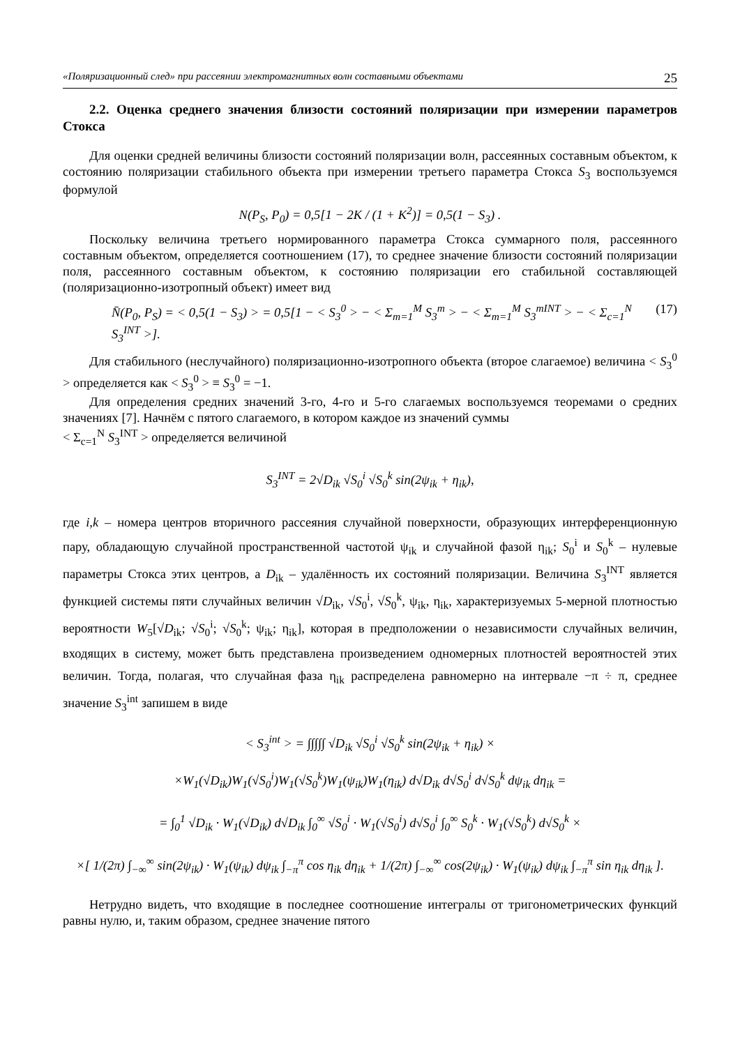«Поляризационный след» при рассеянии электромагнитных волн составными объектами 25
2.2. Оценка среднего значения близости состояний поляризации при измерении параметров Стокса
Для оценки средней величины близости состояний поляризации волн, рассеянных составным объектом, к состоянию поляризации стабильного объекта при измерении третьего параметра Стокса S<sub>3</sub> воспользуемся формулой
N(P<sub>S</sub>, P<sub>0</sub>) = 0,5[1 − 2K / (1 + K<sup>2</sup>)] = 0,5(1 − S<sub>3</sub>) .
Поскольку величина третьего нормированного параметра Стокса суммарного поля, рассеянного составным объектом, определяется соотношением (17), то среднее значение близости состояний поляризации поля, рассеянного составным объектом, к состоянию поляризации его стабильной составляющей (поляризационно-изотропный объект) имеет вид
N̄(P<sub>0</sub>, P<sub>S</sub>) = < 0,5(1 − S<sub>3</sub>) > = 0,5[1 − < S<sub>3</sub><sup>0</sup> > − < Σ<sub>m=1</sub><sup>M</sup> S<sub>3</sub><sup>m</sup> > − < Σ<sub>m=1</sub><sup>M</sup> S<sub>3</sub><sup>mINT</sup> > − < Σ<sub>c=1</sub><sup>N</sup> S<sub>3</sub><sup>INT</sup> >]. (17)
Для стабильного (неслучайного) поляризационно-изотропного объекта (второе слагаемое) величина < S<sub>3</sub><sup>0</sup> > определяется как < S<sub>3</sub><sup>0</sup> > ≡ S<sub>3</sub><sup>0</sup> = −1.
Для определения средних значений 3-го, 4-го и 5-го слагаемых воспользуемся теоремами о средних значениях [7]. Начнём с пятого слагаемого, в котором каждое из значений суммы
< Σ<sub>c=1</sub><sup>N</sup> S<sub>3</sub><sup>INT</sup> > определяется величиной
S<sub>3</sub><sup>INT</sup> = 2√D<sub>ik</sub> √S<sub>0</sub><sup>i</sup> √S<sub>0</sub><sup>k</sup> sin(2ψ<sub>ik</sub> + η<sub>ik</sub>),
где i,k – номера центров вторичного рассеяния случайной поверхности, образующих интерференционную пару, обладающую случайной пространственной частотой ψ<sub>ik</sub> и случайной фазой η<sub>ik</sub>; S<sub>0</sub><sup>i</sup> и S<sub>0</sub><sup>k</sup> – нулевые параметры Стокса этих центров, а D<sub>ik</sub> – удалённость их состояний поляризации. Величина S<sub>3</sub><sup>INT</sup> является функцией системы пяти случайных величин √D<sub>ik</sub>, √S<sub>0</sub><sup>i</sup>, √S<sub>0</sub><sup>k</sup>, ψ<sub>ik</sub>, η<sub>ik</sub>, характеризуемых 5-мерной плотностью вероятности W<sub>5</sub>[√D<sub>ik</sub>; √S<sub>0</sub><sup>i</sup>; √S<sub>0</sub><sup>k</sup>; ψ<sub>ik</sub>; η<sub>ik</sub>], которая в предположении о независимости случайных величин, входящих в систему, может быть представлена произведением одномерных плотностей вероятностей этих величин. Тогда, полагая, что случайная фаза η<sub>ik</sub> распределена равномерно на интервале −π ÷ π, среднее значение S<sub>3</sub><sup>int</sup> запишем в виде
< S<sub>3</sub><sup>int</sup> > = ∫∫∫∫∫ √D<sub>ik</sub> √S<sub>0</sub><sup>i</sup> √S<sub>0</sub><sup>k</sup> sin(2ψ<sub>ik</sub> + η<sub>ik</sub>) ×
×W<sub>1</sub>(√D<sub>ik</sub>)W<sub>1</sub>(√S<sub>0</sub><sup>i</sup>)W<sub>1</sub>(√S<sub>0</sub><sup>k</sup>)W<sub>1</sub>(ψ<sub>ik</sub>)W<sub>1</sub>(η<sub>ik</sub>) d√D<sub>ik</sub> d√S<sub>0</sub><sup>i</sup> d√S<sub>0</sub><sup>k</sup> dψ<sub>ik</sub> dη<sub>ik</sub> =
= ∫<sub>0</sub><sup>1</sup> √D<sub>ik</sub> · W<sub>1</sub>(√D<sub>ik</sub>) d√D<sub>ik</sub> ∫<sub>0</sub><sup>∞</sup> √S<sub>0</sub><sup>i</sup> · W<sub>1</sub>(√S<sub>0</sub><sup>i</sup>) d√S<sub>0</sub><sup>i</sup> ∫<sub>0</sub><sup>∞</sup> S<sub>0</sub><sup>k</sup> · W<sub>1</sub>(√S<sub>0</sub><sup>k</sup>) d√S<sub>0</sub><sup>k</sup> ×
×[ 1/(2π) ∫<sub>−∞</sub><sup>∞</sup> sin(2ψ<sub>ik</sub>) · W<sub>1</sub>(ψ<sub>ik</sub>) dψ<sub>ik</sub> ∫<sub>−π</sub><sup>π</sup> cos η<sub>ik</sub> dη<sub>ik</sub> + 1/(2π) ∫<sub>−∞</sub><sup>∞</sup> cos(2ψ<sub>ik</sub>) · W<sub>1</sub>(ψ<sub>ik</sub>) dψ<sub>ik</sub> ∫<sub>−π</sub><sup>π</sup> sin η<sub>ik</sub> dη<sub>ik</sub> ].
Нетрудно видеть, что входящие в последнее соотношение интегралы от тригонометрических функций равны нулю, и, таким образом, среднее значение пятого